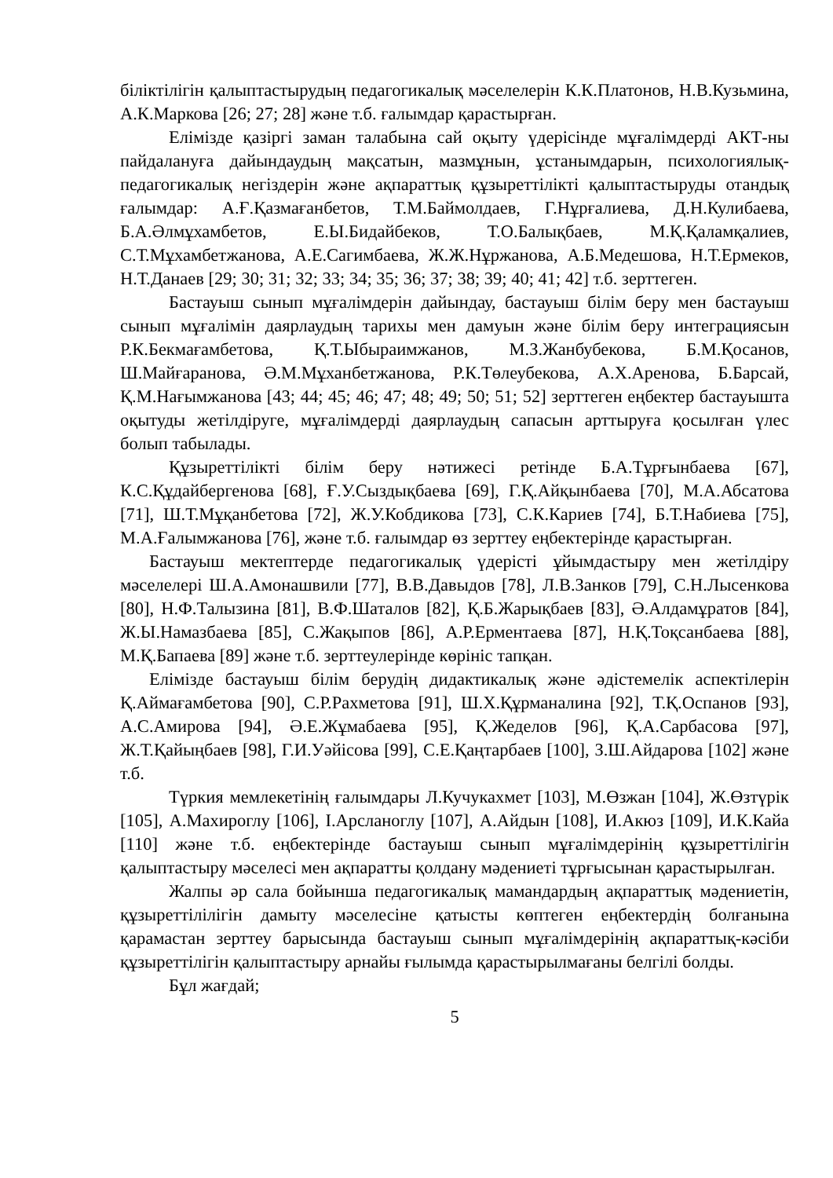біліктілігін қалыптастырудың педагогикалық мәселелерін К.К.Платонов, Н.В.Кузьмина, А.К.Маркова [26; 27; 28] және т.б. ғалымдар қарастырған.
Елімізде қазіргі заман талабына сай оқыту үдерісінде мұғалімдерді АКТ-ны пайдалануға дайындаудың мақсатын, мазмұнын, ұстанымдарын, психологиялық-педагогикалық негіздерін және ақпараттық құзыреттілікті қалыптастыруды отандық ғалымдар: А.Ғ.Қазмағанбетов, Т.М.Баймолдаев, Г.Нұрғалиева, Д.Н.Кулибаева, Б.А.Әлмұхамбетов, Е.Ы.Бидайбеков, Т.О.Балықбаев, М.Қ.Қаламқалиев, С.Т.Мұхамбетжанова, А.Е.Сагимбаева, Ж.Ж.Нұржанова, А.Б.Медешова, Н.Т.Ермеков, Н.Т.Данаев [29; 30; 31; 32; 33; 34; 35; 36; 37; 38; 39; 40; 41; 42] т.б. зерттеген.
Бастауыш сынып мұғалімдерін дайындау, бастауыш білім беру мен бастауыш сынып мұғалімін даярлаудың тарихы мен дамуын және білім беру интеграциясын Р.К.Бекмағамбетова, Қ.Т.Ыбыраимжанов, М.З.Жанбубекова, Б.М.Қосанов, Ш.Майғаранова, Ә.М.Мұханбетжанова, Р.К.Төлеубекова, А.Х.Аренова, Б.Барсай, Қ.М.Нағымжанова [43; 44; 45; 46; 47; 48; 49; 50; 51; 52] зерттеген еңбектер бастауышта оқытуды жетілдіруге, мұғалімдерді даярлаудың сапасын арттыруға қосылған үлес болып табылады.
Құзыреттілікті білім беру нәтижесі ретінде Б.А.Тұрғынбаева [67], К.С.Құдайбергенова [68], Ғ.У.Сыздықбаева [69], Г.Қ.Айқынбаева [70], М.А.Абсатова [71], Ш.Т.Мұқанбетова [72], Ж.У.Кобдикова [73], С.К.Кариев [74], Б.Т.Набиева [75], М.А.Ғалымжанова [76], және т.б. ғалымдар өз зерттеу еңбектерінде қарастырған.
Бастауыш мектептерде педагогикалық үдерісті ұйымдастыру мен жетілдіру мәселелері Ш.А.Амонашвили [77], В.В.Давыдов [78], Л.В.Занков [79], С.Н.Лысенкова [80], Н.Ф.Талызина [81], В.Ф.Шаталов [82], Қ.Б.Жарықбаев [83], Ә.Алдамұратов [84], Ж.Ы.Намазбаева [85], С.Жақыпов [86], А.Р.Ерментаева [87], Н.Қ.Тоқсанбаева [88], М.Қ.Бапаева [89] және т.б. зерттеулерінде көрініс тапқан.
Елімізде бастауыш білім берудің дидактикалық және әдістемелік аспектілерін Қ.Аймағамбетова [90], С.Р.Рахметова [91], Ш.Х.Құрманалина [92], Т.Қ.Оспанов [93], А.С.Амирова [94], Ә.Е.Жұмабаева [95], Қ.Жеделов [96], Қ.А.Сарбасова [97], Ж.Т.Қайыңбаев [98], Г.И.Уәйісова [99], С.Е.Қаңтарбаев [100], З.Ш.Айдарова [102] және т.б.
Түркия мемлекетінің ғалымдары Л.Кучукахмет [103], М.Өзжан [104], Ж.Өзтүрік [105], А.Махироглу [106], І.Арсланоглу [107], А.Айдын [108], И.Акюз [109], И.К.Кайа [110] және т.б. еңбектерінде бастауыш сынып мұғалімдерінің құзыреттілігін қалыптастыру мәселесі мен ақпаратты қолдану мәдениеті тұрғысынан қарастырылған.
Жалпы әр сала бойынша педагогикалық мамандардың ақпараттық мәдениетін, құзыреттілілігін дамыту мәселесіне қатысты көптеген еңбектердің болғанына қарамастан зерттеу барысында бастауыш сынып мұғалімдерінің ақпараттық-кәсіби құзыреттілігін қалыптастыру арнайы ғылымда қарастырылмағаны белгілі болды.
Бұл жағдай;
5